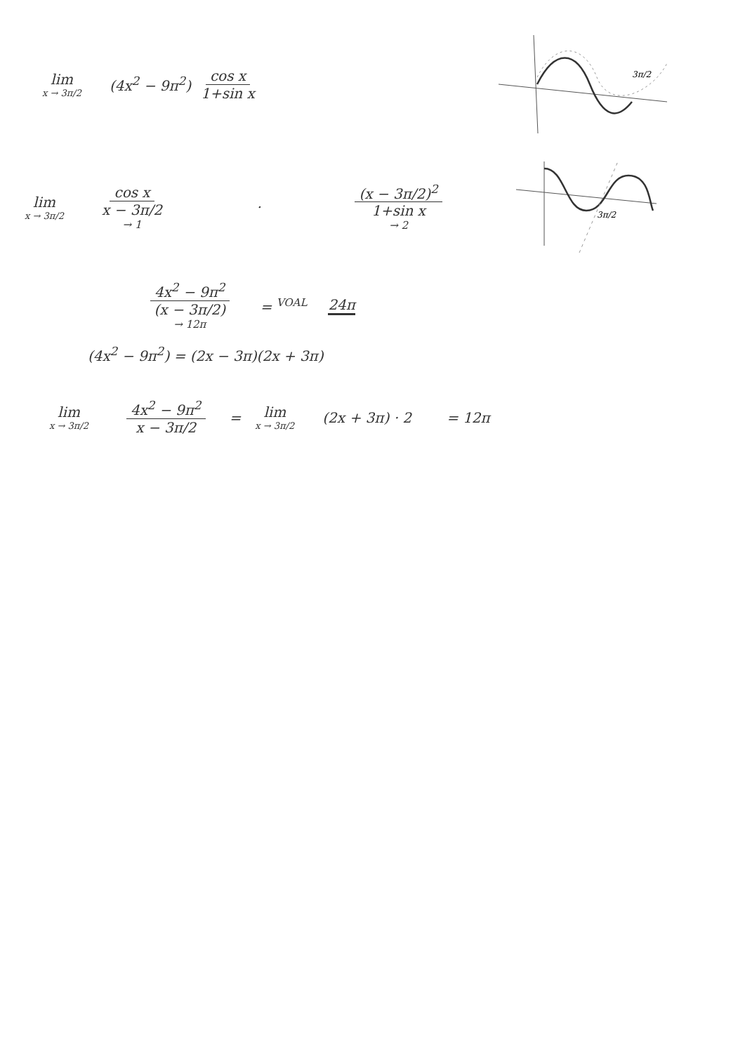lim x → 3π/2 (4x<sup>2</sup> − 9π<sup>2</sup>) cos x 1+sin x
3π/2
lim x → 3π/2 cos x x − 3π/2 → 1 · (x − 3π/2)<sup>2</sup> 1+sin x → 2
3π/2
4x<sup>2</sup> − 9π<sup>2</sup> (x − 3π/2) → 12π = <sup>VOAL</sup> 24π
(4x<sup>2</sup> − 9π<sup>2</sup>) = (2x − 3π)(2x + 3π)
lim x → 3π/2 4x<sup>2</sup> − 9π<sup>2</sup> x − 3π/2 = lim x → 3π/2 (2x + 3π) · 2 = 12π